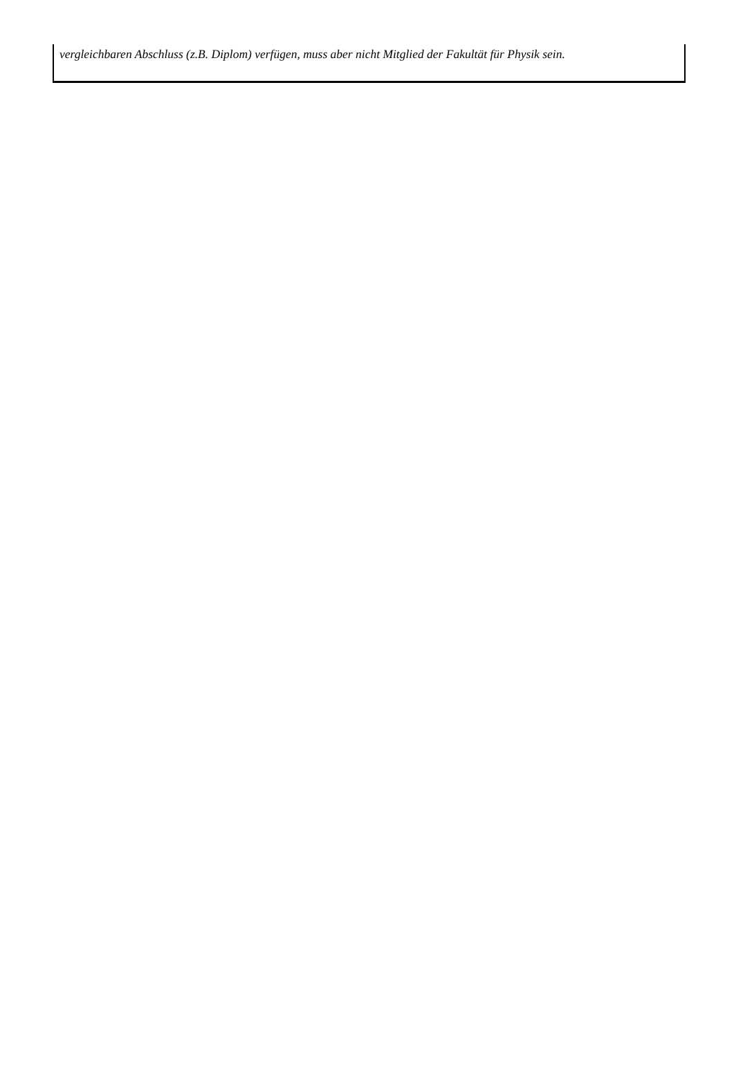vergleichbaren Abschluss (z.B. Diplom) verfügen, muss aber nicht Mitglied der Fakultät für Physik sein.